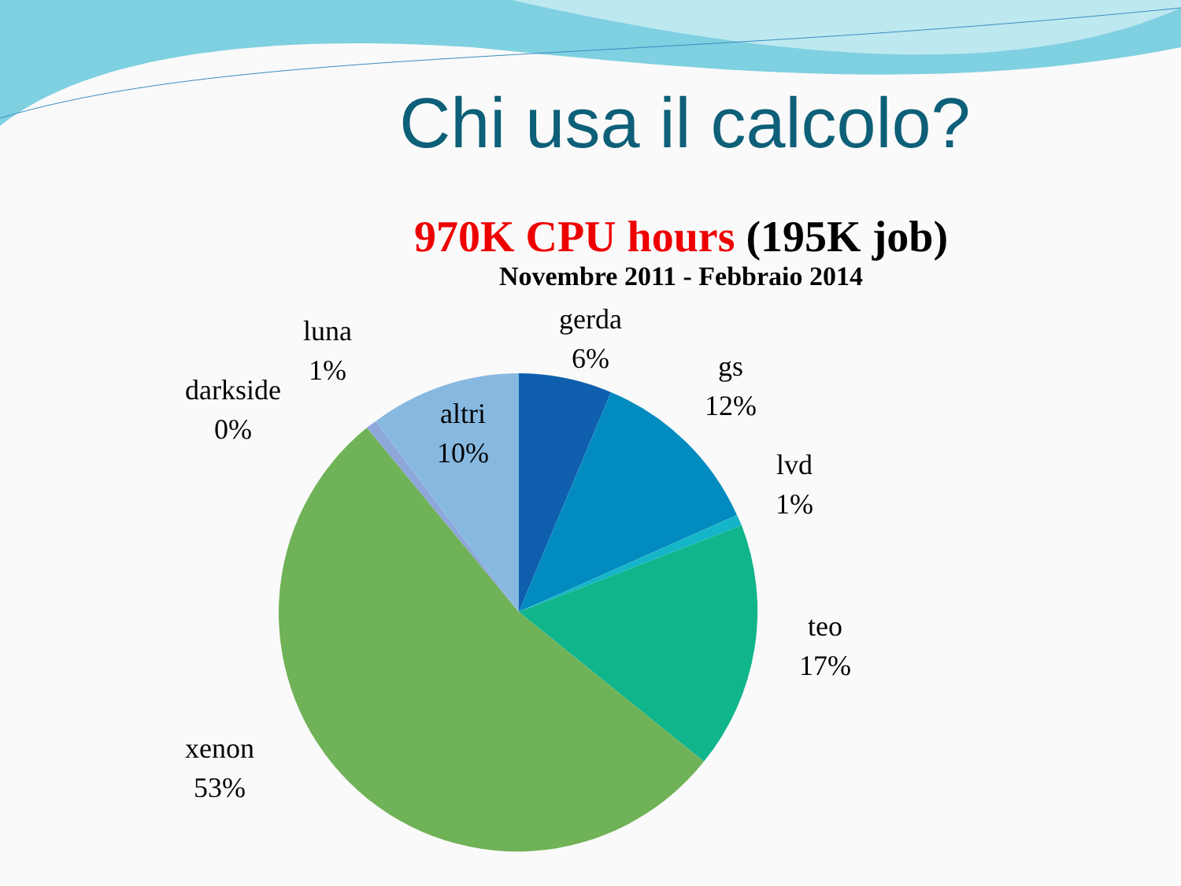Chi usa il calcolo?
970K CPU hours (195K job)
Novembre 2011 - Febbraio 2014
gerda
6%
gs
12%
lvd
1%
teo
17%
xenon
53%
darkside
0%
luna
1%
altri
10%